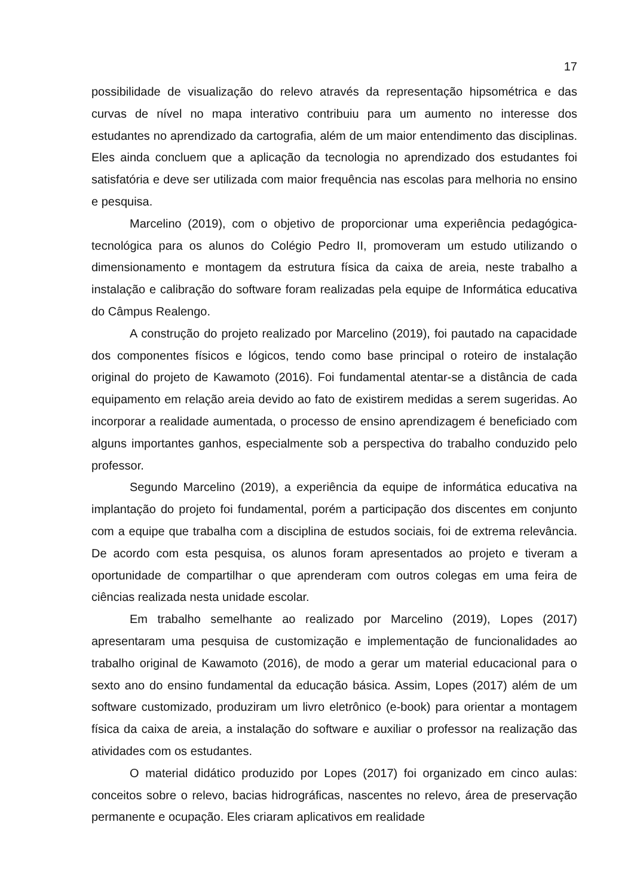17
possibilidade de visualização do relevo através da representação hipsométrica e das curvas de nível no mapa interativo contribuiu para um aumento no interesse dos estudantes no aprendizado da cartografia, além de um maior entendimento das disciplinas. Eles ainda concluem que a aplicação da tecnologia no aprendizado dos estudantes foi satisfatória e deve ser utilizada com maior frequência nas escolas para melhoria no ensino e pesquisa.
Marcelino (2019), com o objetivo de proporcionar uma experiência pedagógica-tecnológica para os alunos do Colégio Pedro II, promoveram um estudo utilizando o dimensionamento e montagem da estrutura física da caixa de areia, neste trabalho a instalação e calibração do software foram realizadas pela equipe de Informática educativa do Câmpus Realengo.
A construção do projeto realizado por Marcelino (2019), foi pautado na capacidade dos componentes físicos e lógicos, tendo como base principal o roteiro de instalação original do projeto de Kawamoto (2016). Foi fundamental atentar-se a distância de cada equipamento em relação areia devido ao fato de existirem medidas a serem sugeridas. Ao incorporar a realidade aumentada, o processo de ensino aprendizagem é beneficiado com alguns importantes ganhos, especialmente sob a perspectiva do trabalho conduzido pelo professor.
Segundo Marcelino (2019), a experiência da equipe de informática educativa na implantação do projeto foi fundamental, porém a participação dos discentes em conjunto com a equipe que trabalha com a disciplina de estudos sociais, foi de extrema relevância. De acordo com esta pesquisa, os alunos foram apresentados ao projeto e tiveram a oportunidade de compartilhar o que aprenderam com outros colegas em uma feira de ciências realizada nesta unidade escolar.
Em trabalho semelhante ao realizado por Marcelino (2019), Lopes (2017) apresentaram uma pesquisa de customização e implementação de funcionalidades ao trabalho original de Kawamoto (2016), de modo a gerar um material educacional para o sexto ano do ensino fundamental da educação básica. Assim, Lopes (2017) além de um software customizado, produziram um livro eletrônico (e-book) para orientar a montagem física da caixa de areia, a instalação do software e auxiliar o professor na realização das atividades com os estudantes.
O material didático produzido por Lopes (2017) foi organizado em cinco aulas: conceitos sobre o relevo, bacias hidrográficas, nascentes no relevo, área de preservação permanente e ocupação. Eles criaram aplicativos em realidade